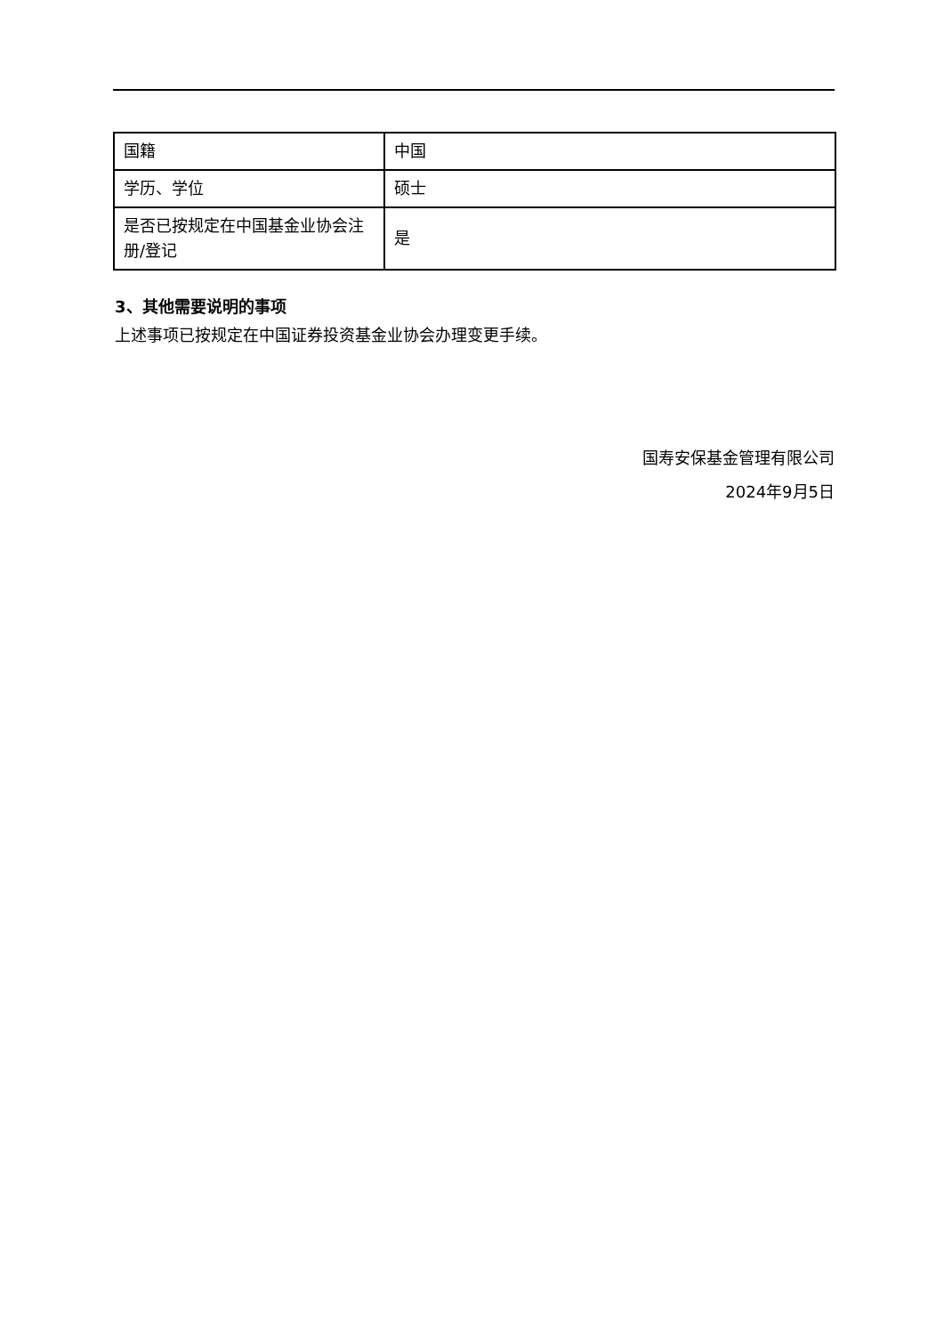| 国籍 | 中国 |
| 学历、学位 | 硕士 |
| 是否已按规定在中国基金业协会注册/登记 | 是 |
3、其他需要说明的事项
上述事项已按规定在中国证券投资基金业协会办理变更手续。
国寿安保基金管理有限公司
2024年9月5日